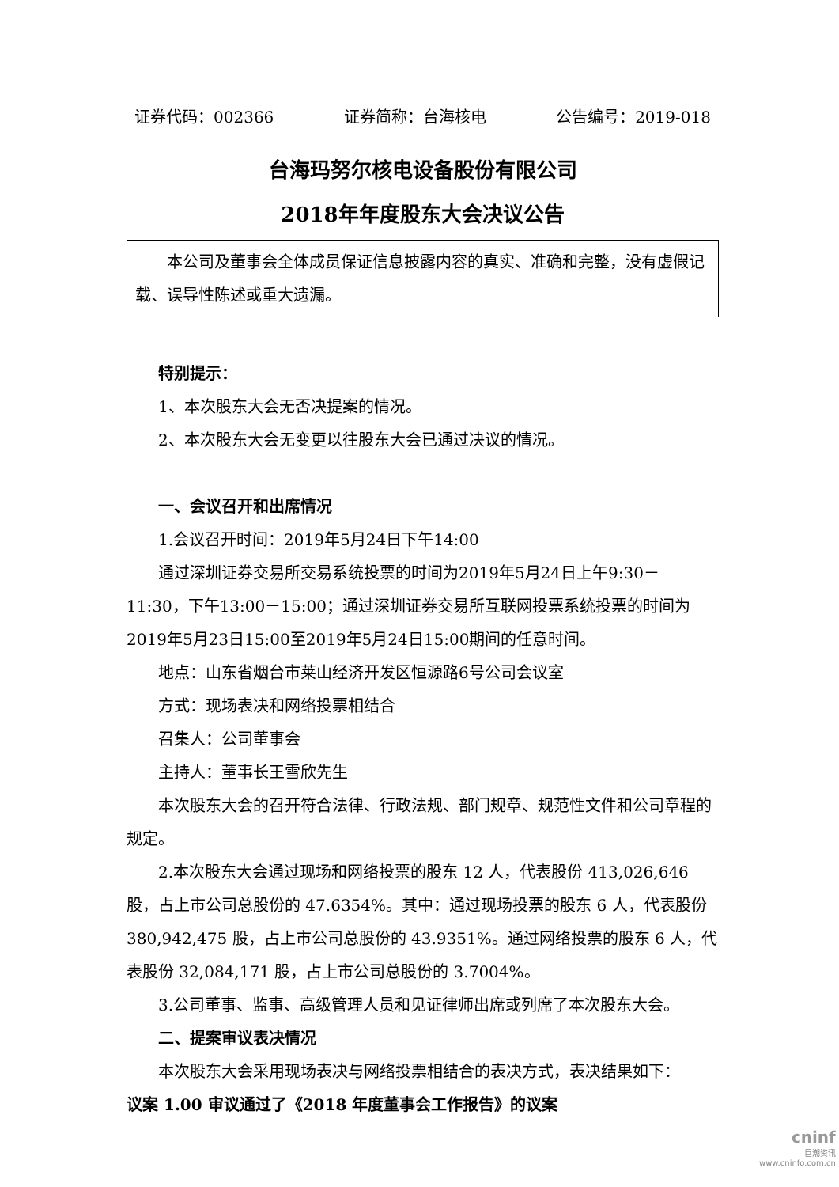证券代码：002366 证券简称：台海核电 公告编号：2019-018
台海玛努尔核电设备股份有限公司
2018年年度股东大会决议公告
本公司及董事会全体成员保证信息披露内容的真实、准确和完整，没有虚假记载、误导性陈述或重大遗漏。
特别提示：
1、本次股东大会无否决提案的情况。
2、本次股东大会无变更以往股东大会已通过决议的情况。
一、会议召开和出席情况
1.会议召开时间：2019年5月24日下午14:00
通过深圳证券交易所交易系统投票的时间为2019年5月24日上午9:30－11:30，下午13:00－15:00；通过深圳证券交易所互联网投票系统投票的时间为2019年5月23日15:00至2019年5月24日15:00期间的任意时间。
地点：山东省烟台市莱山经济开发区恒源路6号公司会议室
方式：现场表决和网络投票相结合
召集人：公司董事会
主持人：董事长王雪欣先生
本次股东大会的召开符合法律、行政法规、部门规章、规范性文件和公司章程的规定。
2.本次股东大会通过现场和网络投票的股东 12 人，代表股份 413,026,646股，占上市公司总股份的 47.6354%。其中：通过现场投票的股东 6 人，代表股份 380,942,475 股，占上市公司总股份的 43.9351%。通过网络投票的股东 6 人，代表股份 32,084,171 股，占上市公司总股份的 3.7004%。
3.公司董事、监事、高级管理人员和见证律师出席或列席了本次股东大会。
二、提案审议表决情况
本次股东大会采用现场表决与网络投票相结合的表决方式，表决结果如下：
议案 1.00 审议通过了《2018 年度董事会工作报告》的议案
cninf
巨潮资讯
www.cninfo.com.cn